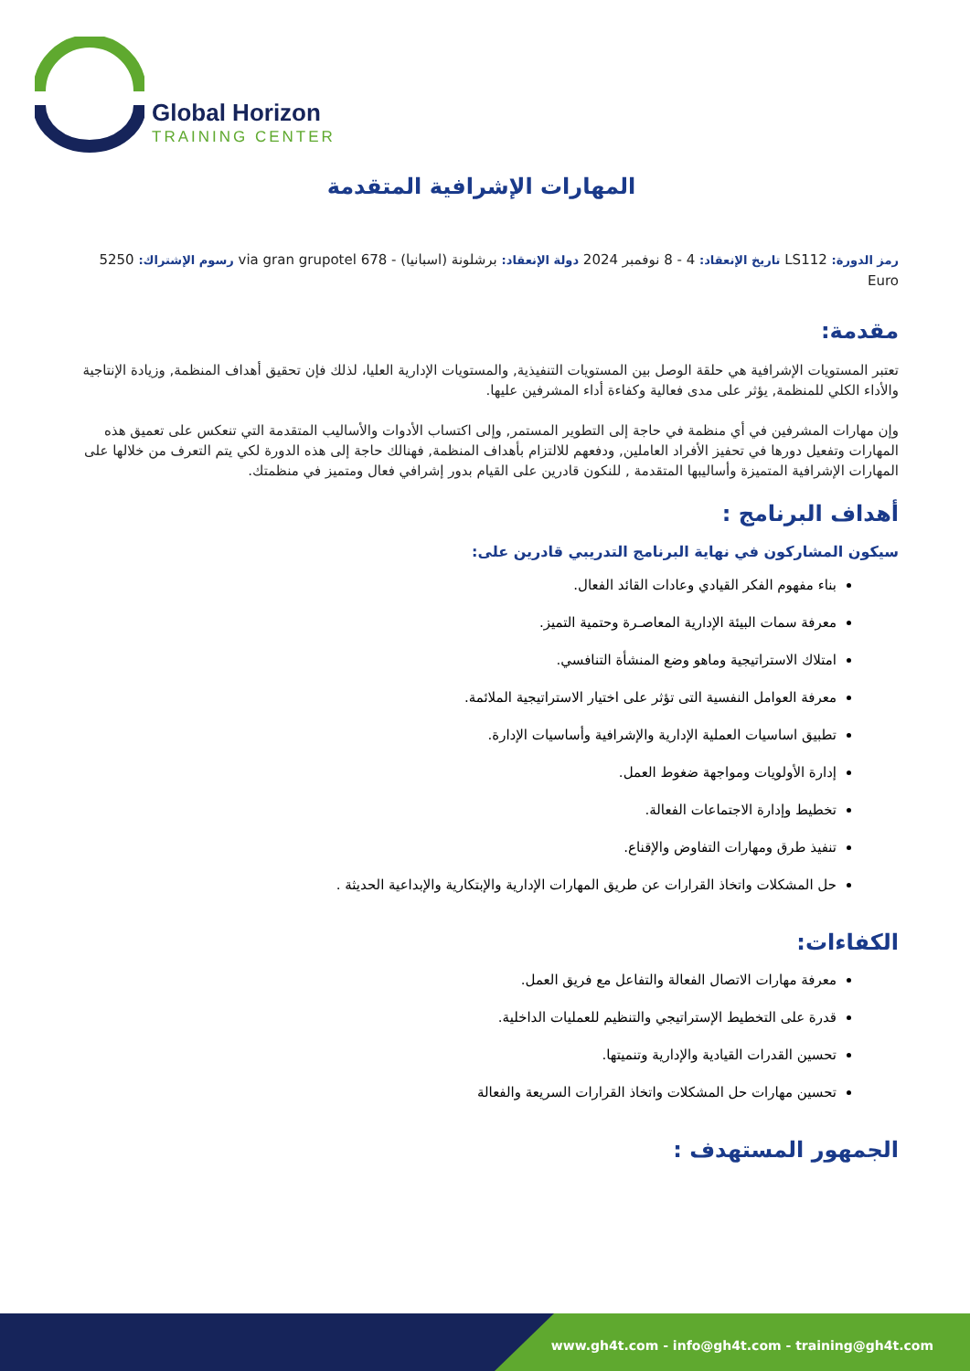Global Horizon
TRAINING CENTER
المهارات الإشرافية المتقدمة
رمز الدورة: LS112 تاريخ الإنعقاد: 4 - 8 نوفمبر 2024 دولة الإنعقاد: برشلونة (اسبانيا) - 678 via gran grupotel رسوم الإشتراك: 5250 Euro
مقدمة:
تعتبر المستويات الإشرافية هي حلقة الوصل بين المستويات التنفيذية, والمستويات الإدارية العليا، لذلك فإن تحقيق أهداف المنظمة, وزيادة الإنتاجية والأداء الكلي للمنظمة, يؤثر على مدى فعالية وكفاءة أداء المشرفين عليها.
وإن مهارات المشرفين في أي منظمة في حاجة إلى التطوير المستمر, وإلى اكتساب الأدوات والأساليب المتقدمة التي تنعكس على تعميق هذه المهارات وتفعيل دورها في تحفيز الأفراد العاملين, ودفعهم للالتزام بأهداف المنظمة, فهنالك حاجة إلى هذه الدورة لكي يتم التعرف من خلالها على المهارات الإشرافية المتميزة وأساليبها المتقدمة , للنكون قادرين على القيام بدور إشرافي فعال ومتميز في منظمتك.
أهداف البرنامج :
سيكون المشاركون في نهاية البرنامج التدريبي قادرين على:
بناء مفهوم الفكر القيادي وعادات القائد الفعال.
معرفة سمات البيئة الإدارية المعاصـرة وحتمية التميز.
امتلاك الاستراتيجية وماهو وضع المنشأة التنافسي.
معرفة العوامل النفسية التى تؤثر على اختيار الاستراتيجية الملائمة.
تطبيق اساسيات العملية الإدارية والإشرافية وأساسيات الإدارة.
إدارة الأولويات ومواجهة ضغوط العمل.
تخطيط وإدارة الاجتماعات الفعالة.
تنفيذ طرق ومهارات التفاوض والإقناع.
حل المشكلات واتخاذ القرارات عن طريق المهارات الإدارية والإبتكارية والإبداعية الحديثة .
الكفاءات:
معرفة مهارات الاتصال الفعالة والتفاعل مع فريق العمل.
قدرة على التخطيط الإستراتيجي والتنظيم للعمليات الداخلية.
تحسين القدرات القيادية والإدارية وتنميتها.
تحسين مهارات حل المشكلات واتخاذ القرارات السريعة والفعالة
الجمهور المستهدف :
www.gh4t.com - info@gh4t.com - training@gh4t.com